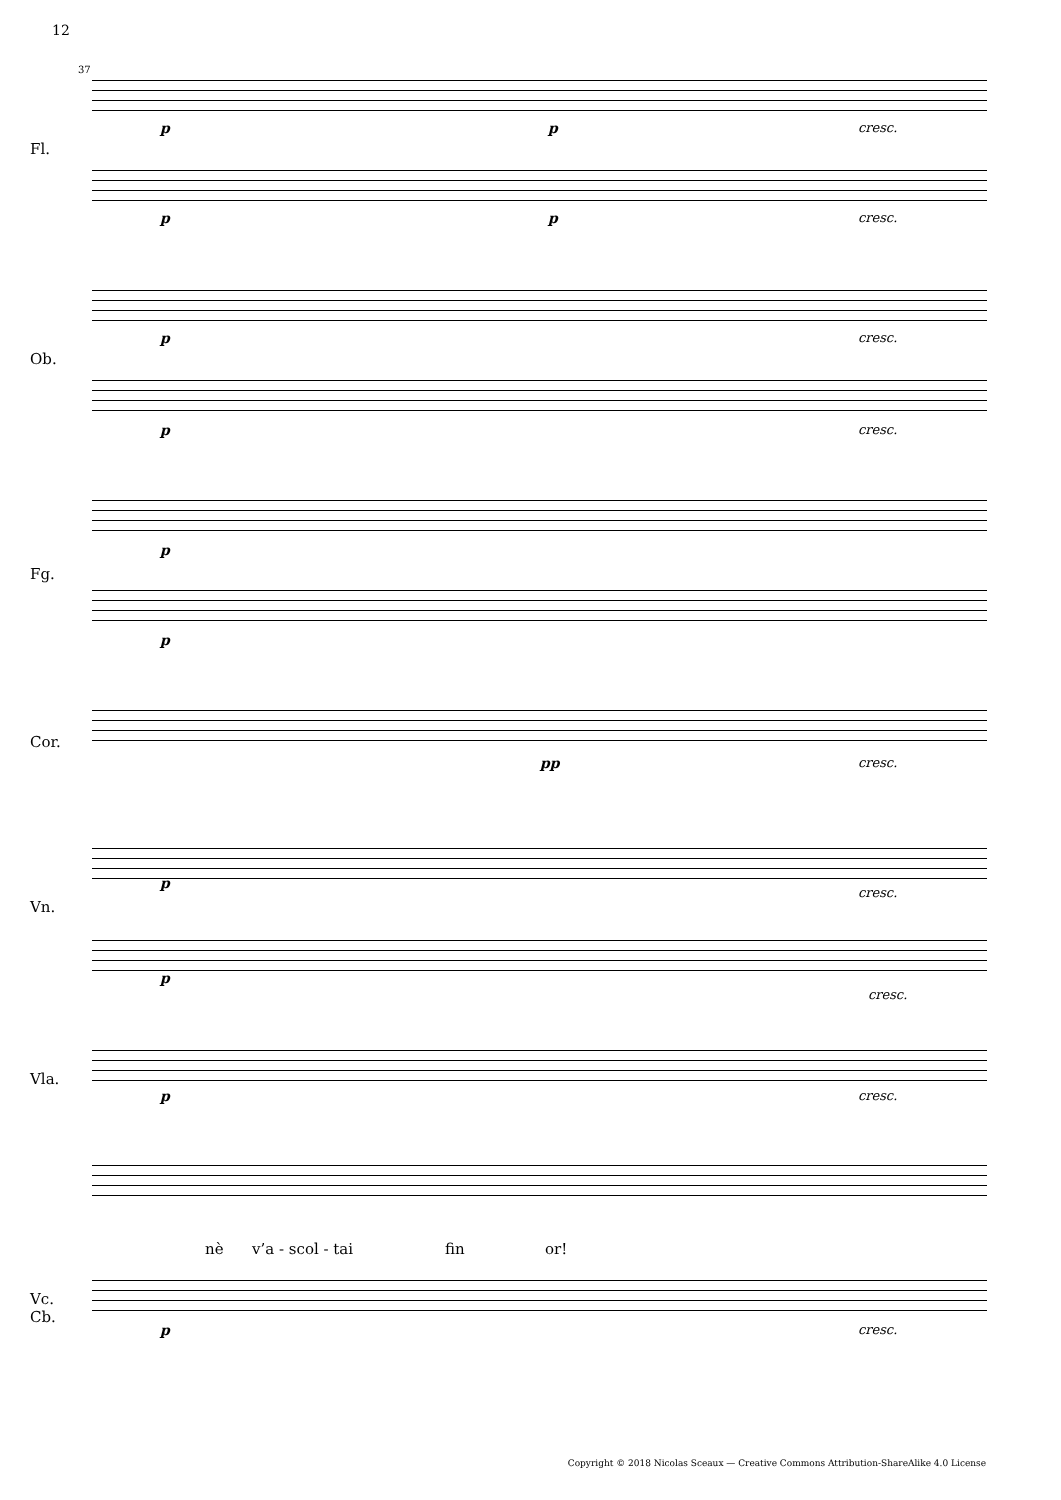12
Fl.
Ob.
Fg.
Cor.
Vn.
Vla.
Vc.
Cb.
p p cresc.
p p cresc.
p cresc.
p cresc.
p
p
pp cresc.
p
cresc.
p
cresc.
p cresc.
nè v’a - scol - tai fin or!
p cresc.
37
Copyright © 2018 Nicolas Sceaux — Creative Commons Attribution-ShareAlike 4.0 License